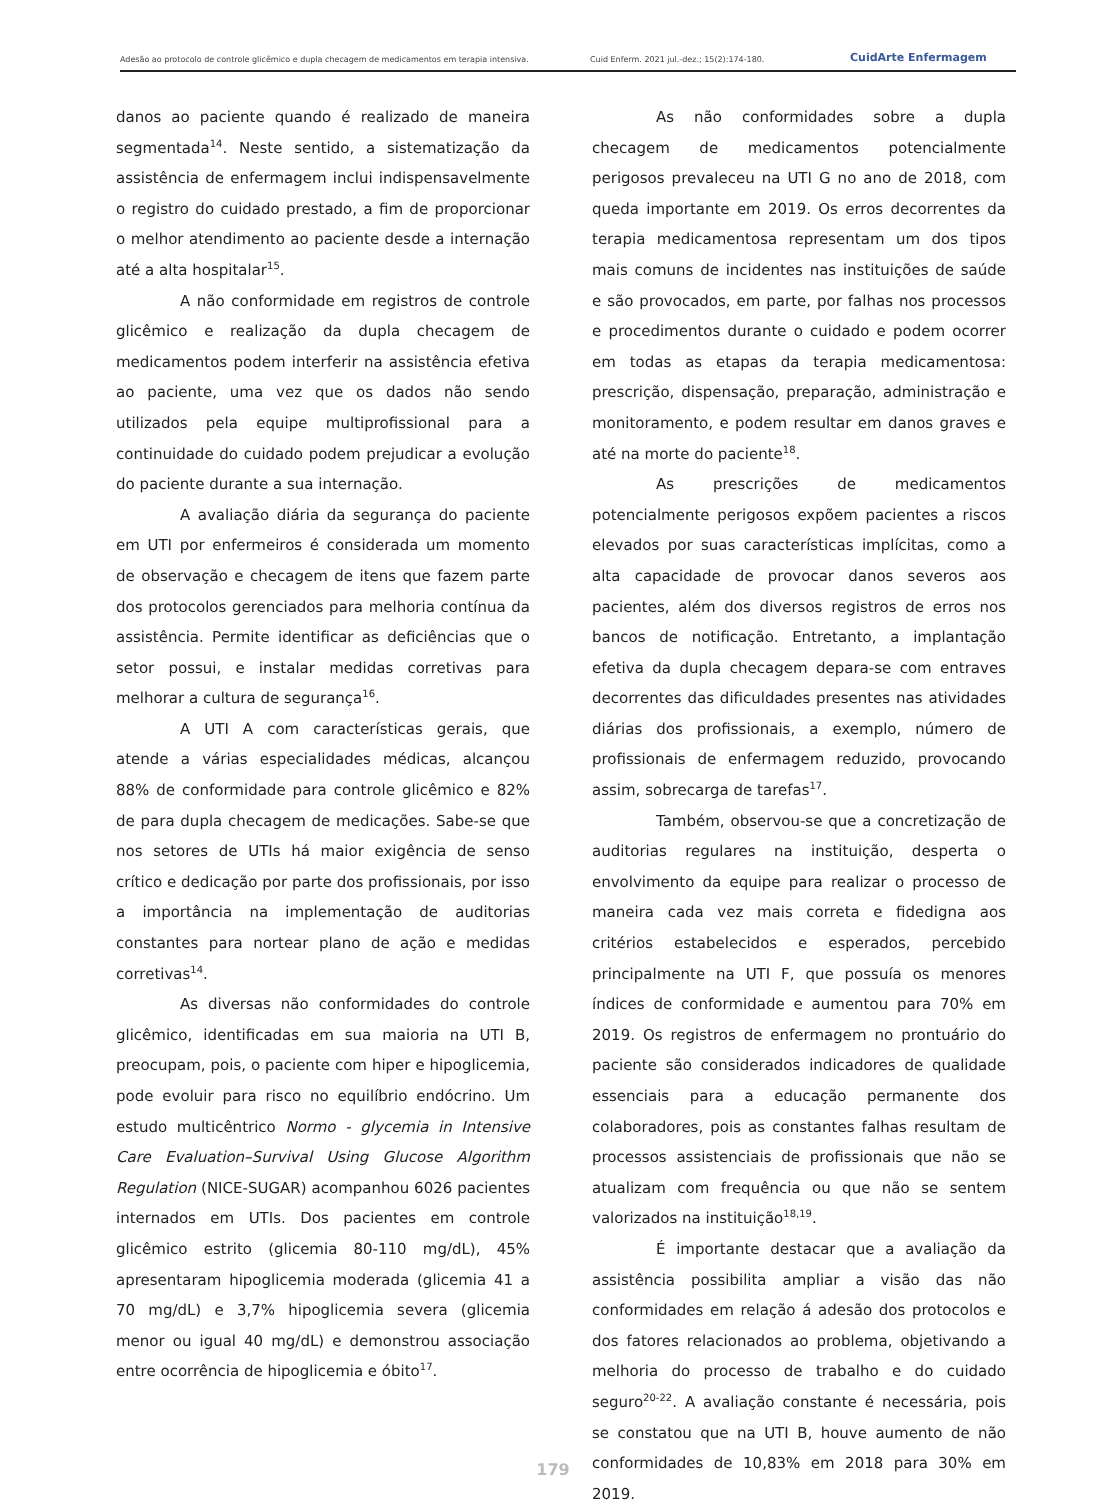Adesão ao protocolo de controle glicêmico e dupla checagem de medicamentos em terapia intensiva. Cuid Enferm. 2021 jul.-dez.; 15(2):174-180. CuidArte Enfermagem
danos ao paciente quando é realizado de maneira segmentada<sup>14</sup>. Neste sentido, a sistematização da assistência de enfermagem inclui indispensavelmente o registro do cuidado prestado, a fim de proporcionar o melhor atendimento ao paciente desde a internação até a alta hospitalar<sup>15</sup>.
A não conformidade em registros de controle glicêmico e realização da dupla checagem de medicamentos podem interferir na assistência efetiva ao paciente, uma vez que os dados não sendo utilizados pela equipe multiprofissional para a continuidade do cuidado podem prejudicar a evolução do paciente durante a sua internação.
A avaliação diária da segurança do paciente em UTI por enfermeiros é considerada um momento de observação e checagem de itens que fazem parte dos protocolos gerenciados para melhoria contínua da assistência. Permite identificar as deficiências que o setor possui, e instalar medidas corretivas para melhorar a cultura de segurança<sup>16</sup>.
A UTI A com características gerais, que atende a várias especialidades médicas, alcançou 88% de conformidade para controle glicêmico e 82% de para dupla checagem de medicações. Sabe-se que nos setores de UTIs há maior exigência de senso crítico e dedicação por parte dos profissionais, por isso a importância na implementação de auditorias constantes para nortear plano de ação e medidas corretivas<sup>14</sup>.
As diversas não conformidades do controle glicêmico, identificadas em sua maioria na UTI B, preocupam, pois, o paciente com hiper e hipoglicemia, pode evoluir para risco no equilíbrio endócrino. Um estudo multicêntrico Normo - glycemia in Intensive Care Evaluation–Survival Using Glucose Algorithm Regulation (NICE-SUGAR) acompanhou 6026 pacientes internados em UTIs. Dos pacientes em controle glicêmico estrito (glicemia 80-110 mg/dL), 45% apresentaram hipoglicemia moderada (glicemia 41 a 70 mg/dL) e 3,7% hipoglicemia severa (glicemia menor ou igual 40 mg/dL) e demonstrou associação entre ocorrência de hipoglicemia e óbito<sup>17</sup>.
As não conformidades sobre a dupla checagem de medicamentos potencialmente perigosos prevaleceu na UTI G no ano de 2018, com queda importante em 2019. Os erros decorrentes da terapia medicamentosa representam um dos tipos mais comuns de incidentes nas instituições de saúde e são provocados, em parte, por falhas nos processos e procedimentos durante o cuidado e podem ocorrer em todas as etapas da terapia medicamentosa: prescrição, dispensação, preparação, administração e monitoramento, e podem resultar em danos graves e até na morte do paciente<sup>18</sup>.
As prescrições de medicamentos potencialmente perigosos expõem pacientes a riscos elevados por suas características implícitas, como a alta capacidade de provocar danos severos aos pacientes, além dos diversos registros de erros nos bancos de notificação. Entretanto, a implantação efetiva da dupla checagem depara-se com entraves decorrentes das dificuldades presentes nas atividades diárias dos profissionais, a exemplo, número de profissionais de enfermagem reduzido, provocando assim, sobrecarga de tarefas<sup>17</sup>.
Também, observou-se que a concretização de auditorias regulares na instituição, desperta o envolvimento da equipe para realizar o processo de maneira cada vez mais correta e fidedigna aos critérios estabelecidos e esperados, percebido principalmente na UTI F, que possuía os menores índices de conformidade e aumentou para 70% em 2019. Os registros de enfermagem no prontuário do paciente são considerados indicadores de qualidade essenciais para a educação permanente dos colaboradores, pois as constantes falhas resultam de processos assistenciais de profissionais que não se atualizam com frequência ou que não se sentem valorizados na instituição<sup>18,19</sup>.
É importante destacar que a avaliação da assistência possibilita ampliar a visão das não conformidades em relação á adesão dos protocolos e dos fatores relacionados ao problema, objetivando a melhoria do processo de trabalho e do cuidado seguro<sup>20-22</sup>. A avaliação constante é necessária, pois se constatou que na UTI B, houve aumento de não conformidades de 10,83% em 2018 para 30% em 2019.
179